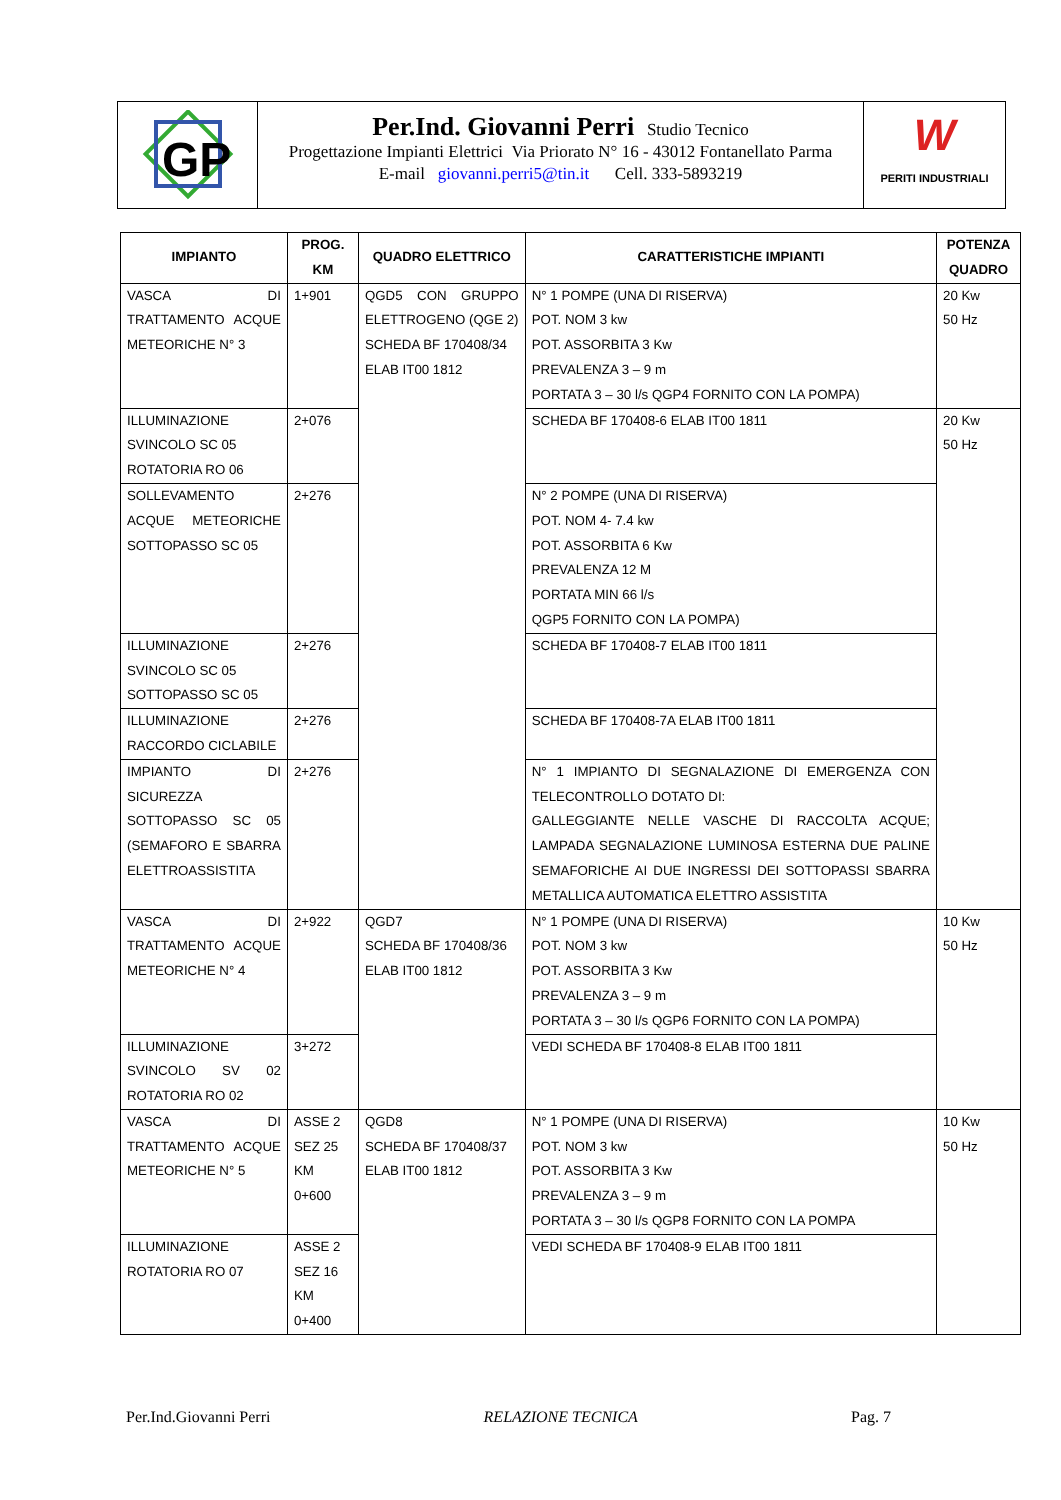GP
Per.Ind. Giovanni Perri Studio Tecnico
Progettazione Impianti Elettrici Via Priorato N° 16 - 43012 Fontanellato Parma
E-mail giovanni.perri5@tin.it Cell. 333-5893219
W
PERITI INDUSTRIALI
| IMPIANTO | PROG. KM | QUADRO ELETTRICO | CARATTERISTICHE IMPIANTI | POTENZA QUADRO |
| --- | --- | --- | --- | --- |
| VASCA DI TRATTAMENTO ACQUE METEORICHE N° 3 | 1+901 | QGD5 CON GRUPPO ELETTROGENO (QGE 2) SCHEDA BF 170408/34 ELAB IT00 1812 | N° 1 POMPE (UNA DI RISERVA) POT. NOM 3 kw POT. ASSORBITA 3 Kw PREVALENZA 3 – 9 m PORTATA 3 – 30 l/s QGP4 FORNITO CON LA POMPA) | 20 Kw 50 Hz |
| ILLUMINAZIONE SVINCOLO SC 05 ROTATORIA RO 06 | 2+076 | | SCHEDA BF 170408-6 ELAB IT00 1811 | 20 Kw 50 Hz |
| SOLLEVAMENTO ACQUE METEORICHE SOTTOPASSO SC 05 | 2+276 | | N° 2 POMPE (UNA DI RISERVA) POT. NOM 4- 7.4 kw POT. ASSORBITA 6 Kw PREVALENZA 12 M PORTATA MIN 66 l/s QGP5 FORNITO CON LA POMPA) | |
| ILLUMINAZIONE SVINCOLO SC 05 SOTTOPASSO SC 05 | 2+276 | | SCHEDA BF 170408-7 ELAB IT00 1811 | |
| ILLUMINAZIONE RACCORDO CICLABILE | 2+276 | | SCHEDA BF 170408-7A ELAB IT00 1811 | |
| IMPIANTO DI SICUREZZA SOTTOPASSO SC 05 (SEMAFORO E SBARRA ELETTROASSISTITA | 2+276 | | N° 1 IMPIANTO DI SEGNALAZIONE DI EMERGENZA CON TELECONTROLLO DOTATO DI: GALLEGGIANTE NELLE VASCHE DI RACCOLTA ACQUE; LAMPADA SEGNALAZIONE LUMINOSA ESTERNA DUE PALINE SEMAFORICHE AI DUE INGRESSI DEI SOTTOPASSI SBARRA METALLICA AUTOMATICA ELETTRO ASSISTITA | |
| VASCA DI TRATTAMENTO ACQUE METEORICHE N° 4 | 2+922 | QGD7 SCHEDA BF 170408/36 ELAB IT00 1812 | N° 1 POMPE (UNA DI RISERVA) POT. NOM 3 kw POT. ASSORBITA 3 Kw PREVALENZA 3 – 9 m PORTATA 3 – 30 l/s QGP6 FORNITO CON LA POMPA) | 10 Kw 50 Hz |
| ILLUMINAZIONE SVINCOLO SV 02 ROTATORIA RO 02 | 3+272 | | VEDI SCHEDA BF 170408-8 ELAB IT00 1811 | |
| VASCA DI TRATTAMENTO ACQUE METEORICHE N° 5 | ASSE 2 SEZ 25 KM 0+600 | QGD8 SCHEDA BF 170408/37 ELAB IT00 1812 | N° 1 POMPE (UNA DI RISERVA) POT. NOM 3 kw POT. ASSORBITA 3 Kw PREVALENZA 3 – 9 m PORTATA 3 – 30 l/s QGP8 FORNITO CON LA POMPA | 10 Kw 50 Hz |
| ILLUMINAZIONE ROTATORIA RO 07 | ASSE 2 SEZ 16 KM 0+400 | | VEDI SCHEDA BF 170408-9 ELAB IT00 1811 | |
Per.Ind.Giovanni Perri RELAZIONE TECNICA Pag. 7